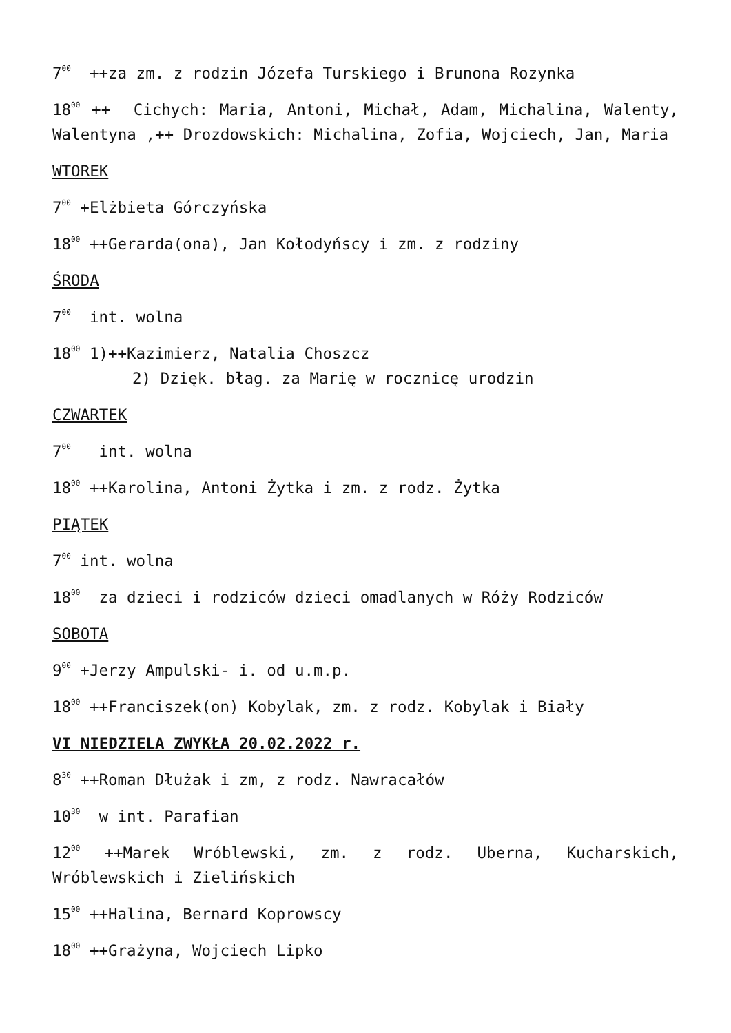7<sup>00</sup> ++za zm. z rodzin Józefa Turskiego i Brunona Rozynka
18<sup>00</sup> ++ Cichych: Maria, Antoni, Michał, Adam, Michalina, Walenty, Walentyna ,++ Drozdowskich: Michalina, Zofia, Wojciech, Jan, Maria
WTOREK
7<sup>00</sup> +Elżbieta Górczyńska
18<sup>00</sup> ++Gerarda(ona), Jan Kołodyńscy i zm. z rodziny
ŚRODA
7<sup>00</sup> int. wolna
18<sup>00</sup> 1)++Kazimierz, Natalia Choszcz
2) Dzięk. błag. za Marię w rocznicę urodzin
CZWARTEK
7<sup>00</sup> int. wolna
18<sup>00</sup> ++Karolina, Antoni Żytka i zm. z rodz. Żytka
PIĄTEK
7<sup>00</sup> int. wolna
18<sup>00</sup> za dzieci i rodziców dzieci omadlanych w Róży Rodziców
SOBOTA
9<sup>00</sup> +Jerzy Ampulski- i. od u.m.p.
18<sup>00</sup> ++Franciszek(on) Kobylak, zm. z rodz. Kobylak i Biały
VI NIEDZIELA ZWYKŁA 20.02.2022 r.
8<sup>30</sup> ++Roman Dłużak i zm, z rodz. Nawracałów
10<sup>30</sup> w int. Parafian
12<sup>00</sup> ++Marek Wróblewski, zm. z rodz. Uberna, Kucharskich, Wróblewskich i Zielińskich
15<sup>00</sup> ++Halina, Bernard Koprowscy
18<sup>00</sup> ++Grażyna, Wojciech Lipko